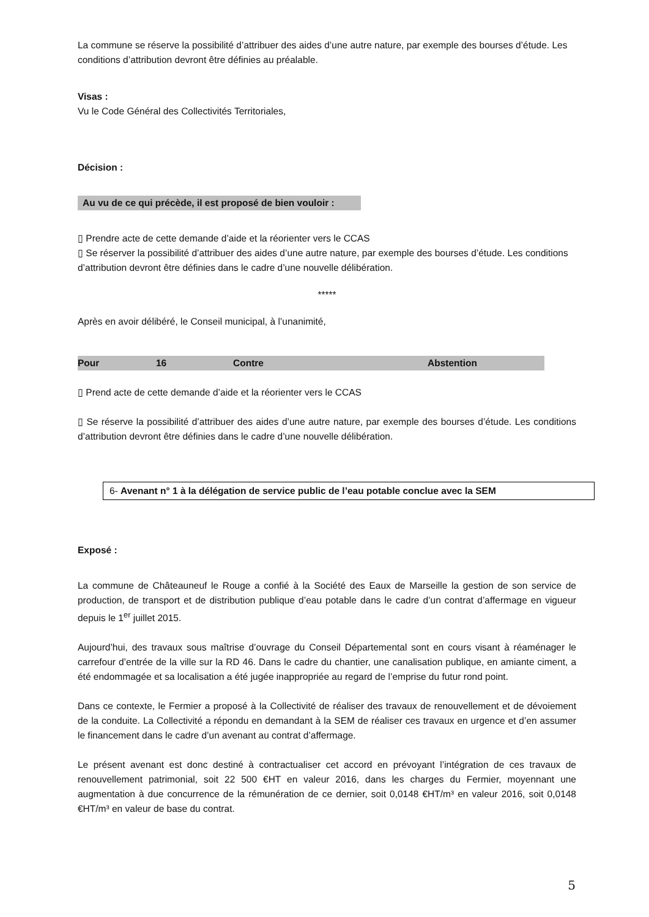La commune se réserve la possibilité d’attribuer des aides d’une autre nature, par exemple des bourses d’étude. Les conditions d’attribution devront être définies au préalable.
Visas :
Vu le Code Général des Collectivités Territoriales,
Décision :
Au vu de ce qui précède, il est proposé de bien vouloir :
▯ Prendre acte de cette demande d’aide et la réorienter vers le CCAS
▯ Se réserver la possibilité d’attribuer des aides d’une autre nature, par exemple des bourses d’étude. Les conditions d’attribution devront être définies dans le cadre d’une nouvelle délibération.
*****
Après en avoir délibéré, le Conseil municipal, à l’unanimité,
| Pour | 16 | Contre | Abstention |
▯ Prend acte de cette demande d’aide et la réorienter vers le CCAS
▯ Se réserve la possibilité d’attribuer des aides d’une autre nature, par exemple des bourses d’étude. Les conditions d’attribution devront être définies dans le cadre d’une nouvelle délibération.
6- Avenant n° 1 à la délégation de service public de l’eau potable conclue avec la SEM
Exposé :
La commune de Châteauneuf le Rouge a confié à la Société des Eaux de Marseille la gestion de son service de production, de transport et de distribution publique d’eau potable dans le cadre d’un contrat d’affermage en vigueur depuis le 1<sup>er</sup> juillet 2015.
Aujourd’hui, des travaux sous maîtrise d’ouvrage du Conseil Départemental sont en cours visant à réaménager le carrefour d’entrée de la ville sur la RD 46. Dans le cadre du chantier, une canalisation publique, en amiante ciment, a été endommagée et sa localisation a été jugée inappropriée au regard de l’emprise du futur rond point.
Dans ce contexte, le Fermier a proposé à la Collectivité de réaliser des travaux de renouvellement et de dévoiement de la conduite. La Collectivité a répondu en demandant à la SEM de réaliser ces travaux en urgence et d’en assumer le financement dans le cadre d’un avenant au contrat d’affermage.
Le présent avenant est donc destiné à contractualiser cet accord en prévoyant l’intégration de ces travaux de renouvellement patrimonial, soit 22 500 €HT en valeur 2016, dans les charges du Fermier, moyennant une augmentation à due concurrence de la rémunération de ce dernier, soit 0,0148 €HT/m³ en valeur 2016, soit 0,0148 €HT/m³ en valeur de base du contrat.
5